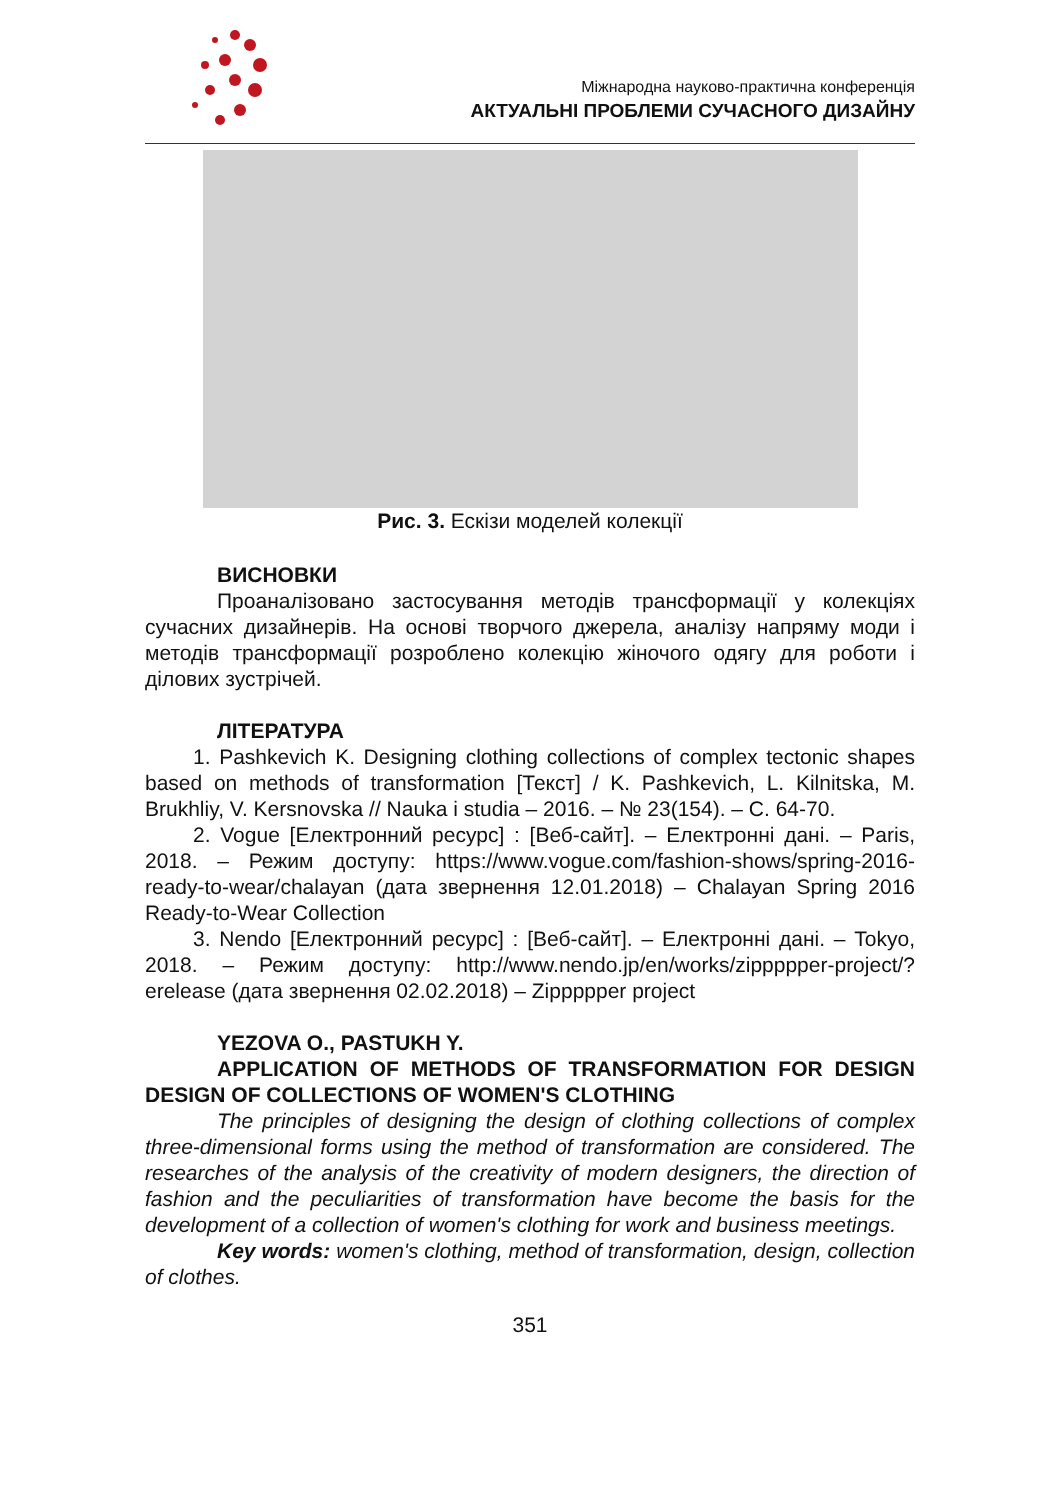Міжнародна науково-практична конференція
АКТУАЛЬНІ ПРОБЛЕМИ СУЧАСНОГО ДИЗАЙНУ
Рис. 3. Ескізи моделей колекції
ВИСНОВКИ
Проаналізовано застосування методів трансформації у колекціях сучасних дизайнерів. На основі творчого джерела, аналізу напряму моди і методів трансформації розроблено колекцію жіночого одягу для роботи і ділових зустрічей.
ЛІТЕРАТУРА
1. Pashkevich K. Designing clothing collections of complex tectonic shapes based on methods of transformation [Текст] / K. Pashkevich, L. Kilnitska, M. Brukhliy, V. Kersnovska // Nauka i studia – 2016. – № 23(154). – С. 64-70.
2. Vogue [Електронний ресурс] : [Веб-сайт]. – Електронні дані. – Paris, 2018. – Режим доступу: https://www.vogue.com/fashion-shows/spring-2016-ready-to-wear/chalayan (дата звернення 12.01.2018) – Chalayan Spring 2016 Ready-to-Wear Collection
3. Nendo [Електронний ресурс] : [Веб-сайт]. – Електронні дані. – Tokyo, 2018. – Режим доступу: http://www.nendo.jp/en/works/zippppper-project/?erelease (дата звернення 02.02.2018) – Zippppper project
YEZOVA O., PASTUKH Y.
APPLICATION OF METHODS OF TRANSFORMATION FOR DESIGN DESIGN OF COLLECTIONS OF WOMEN'S CLOTHING
The principles of designing the design of clothing collections of complex three-dimensional forms using the method of transformation are considered. The researches of the analysis of the creativity of modern designers, the direction of fashion and the peculiarities of transformation have become the basis for the development of a collection of women's clothing for work and business meetings.
Key words: women's clothing, method of transformation, design, collection of clothes.
351